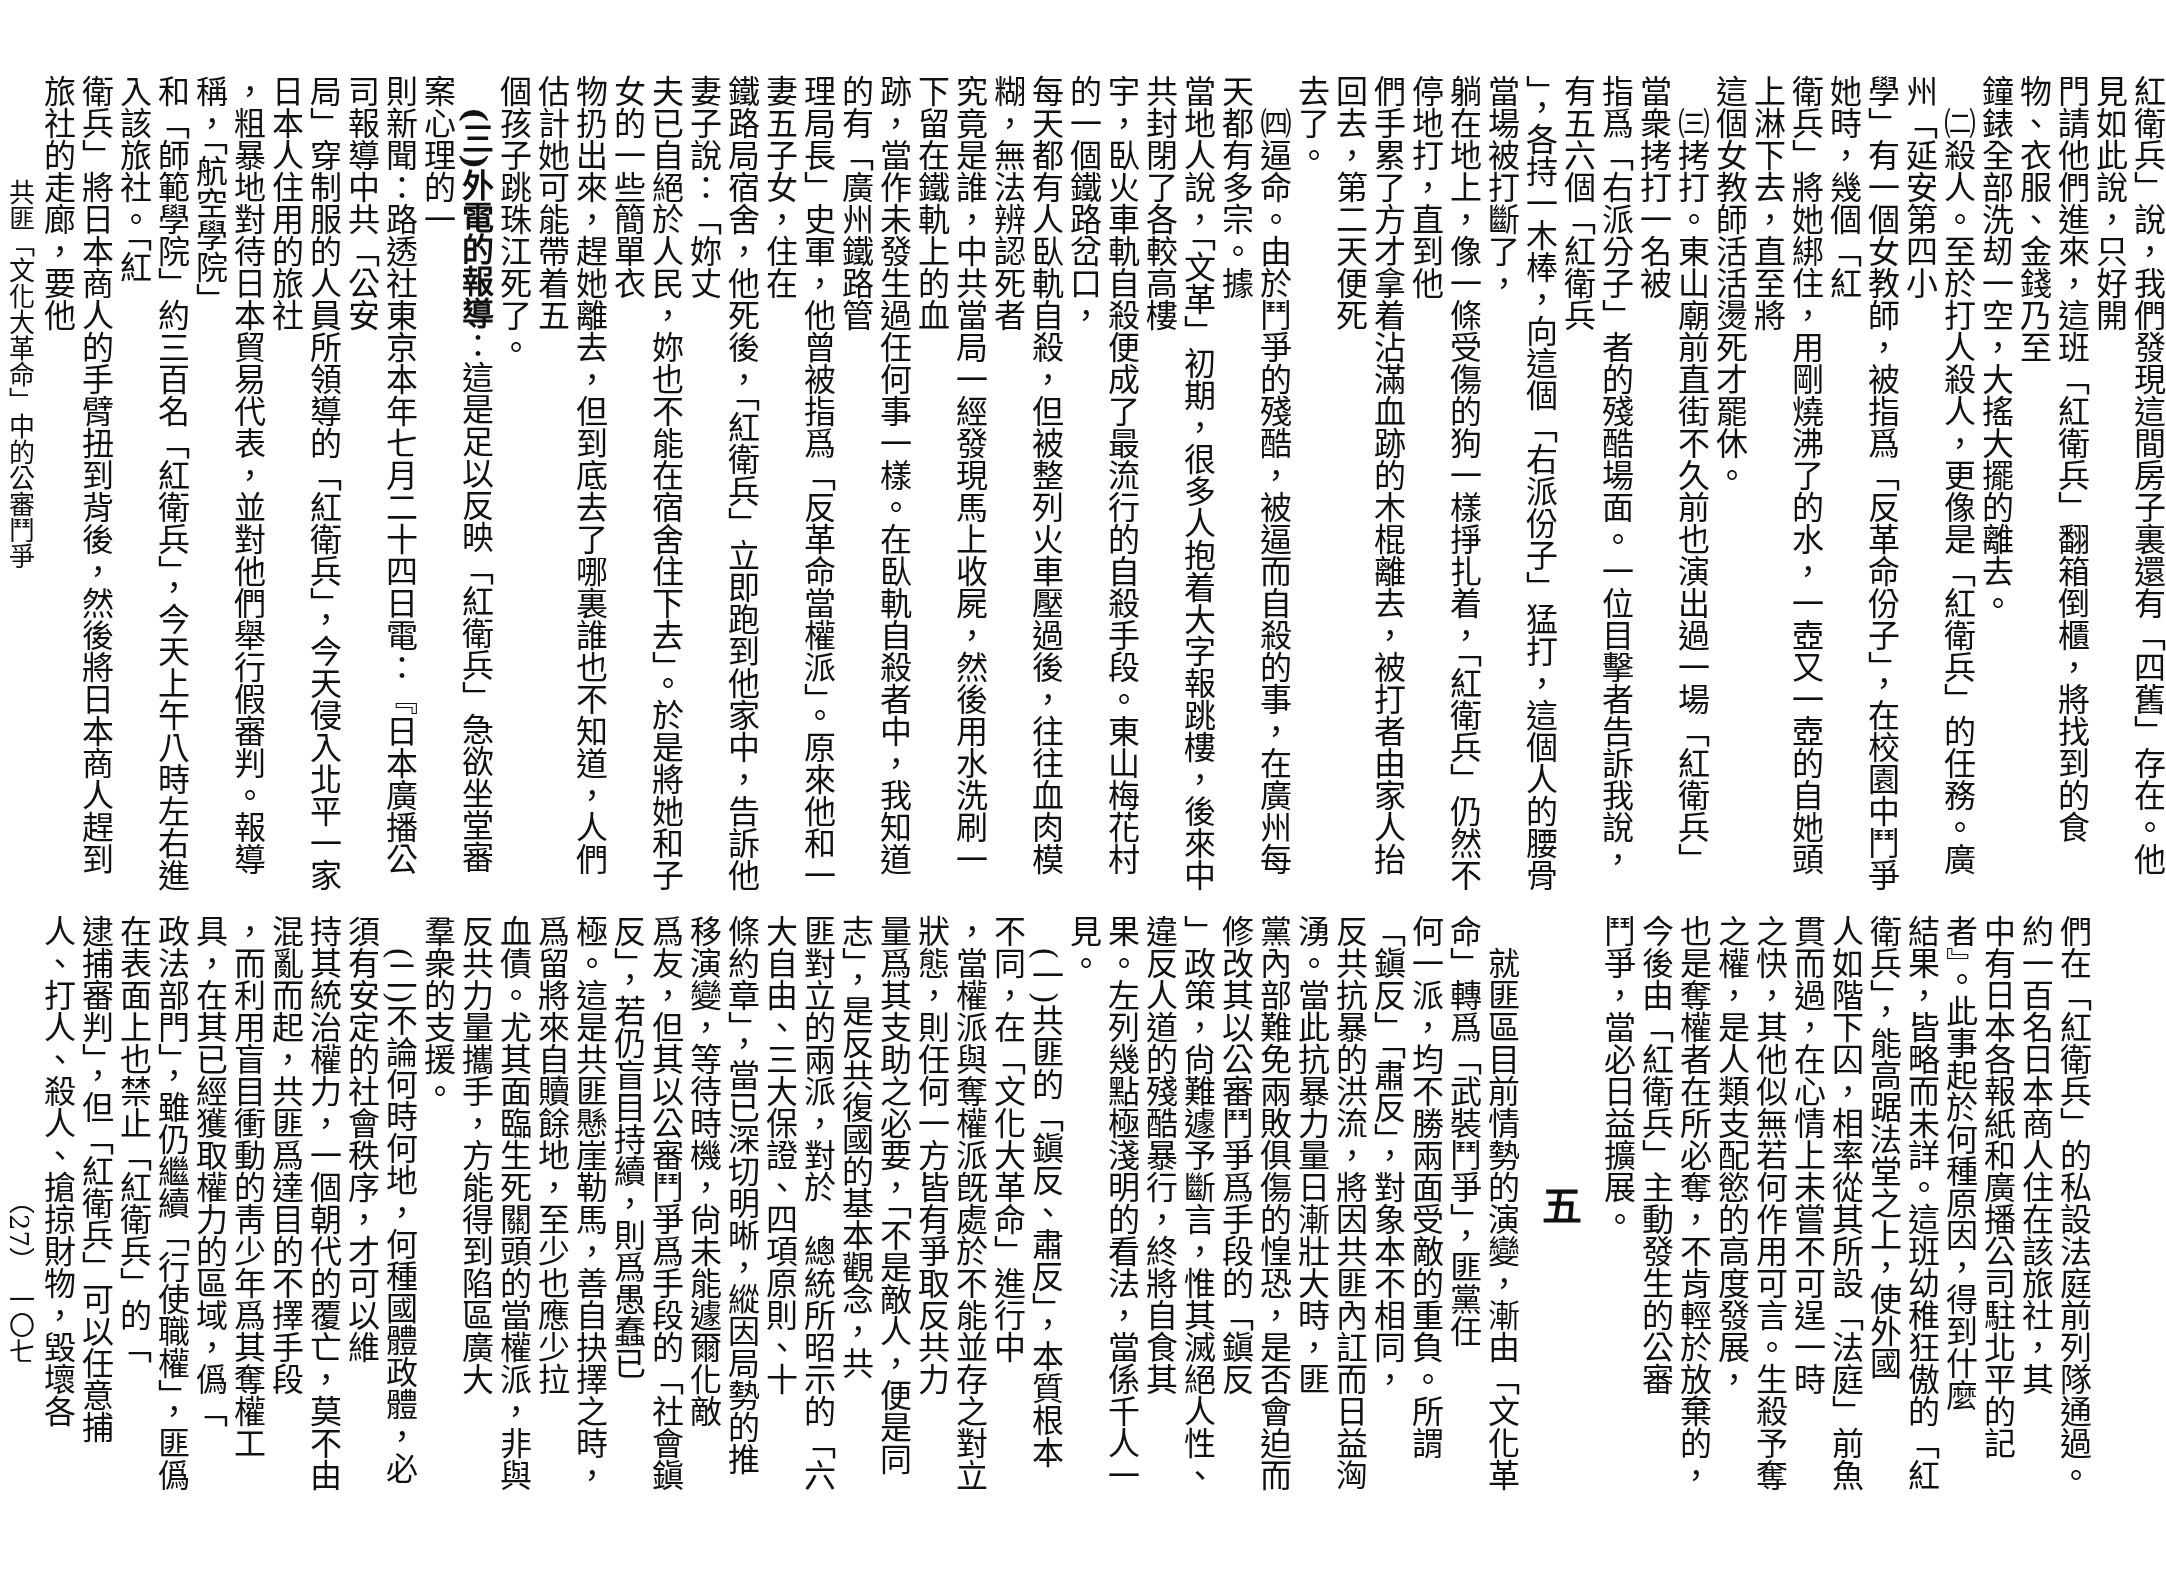紅衛兵」說，我們發現這間房子裏還有「四舊」存在。他見如此說，只好開
門請他們進來，這班「紅衛兵」翻箱倒櫃，將找到的食物、衣服、金錢乃至
鐘錶全部洗刼一空，大搖大擺的離去。
　㈡殺人。至於打人殺人，更像是「紅衛兵」的任務。廣州「延安第四小
學」有一個女教師，被指爲「反革命份子」，在校園中鬥爭她時，幾個「紅
衛兵」將她綁住，用剛燒沸了的水，一壺又一壺的自她頭上淋下去，直至將
這個女教師活活燙死才罷休。
　㈢拷打。東山廟前直街不久前也演出過一場「紅衛兵」當衆拷打一名被
指爲「右派分子」者的殘酷場面。一位目擊者告訴我說，有五六個「紅衛兵
」，各持一木棒，向這個「右派份子」猛打，這個人的腰骨當場被打斷了，
躺在地上，像一條受傷的狗一樣掙扎着，「紅衛兵」仍然不停地打，直到他
們手累了方才拿着沾滿血跡的木棍離去，被打者由家人抬回去，第二天便死
去了。
　㈣逼命。由於鬥爭的殘酷，被逼而自殺的事，在廣州每天都有多宗。據
當地人說，「文革」初期，很多人抱着大字報跳樓，後來中共封閉了各較高樓
宇，臥火車軌自殺便成了最流行的自殺手段。東山梅花村的一個鐵路岔口，
每天都有人臥軌自殺，但被整列火車壓過後，往往血肉模糊，無法辨認死者
究竟是誰，中共當局一經發現馬上收屍，然後用水洗刷一下留在鐵軌上的血
跡，當作未發生過任何事一樣。在臥軌自殺者中，我知道的有「廣州鐵路管
理局長」史軍，他曾被指爲「反革命當權派」。原來他和一妻五子女，住在
鐵路局宿舍，他死後，「紅衛兵」立即跑到他家中，告訴他妻子說：「妳丈
夫已自絕於人民，妳也不能在宿舍住下去」。於是將她和子女的一些簡單衣
物扔出來，趕她離去，但到底去了哪裏誰也不知道，人們估計她可能帶着五
個孩子跳珠江死了。
　(三)外電的報導：這是足以反映「紅衛兵」急欲坐堂審案心理的一
則新聞：路透社東京本年七月二十四日電：『日本廣播公司報導中共「公安
局」穿制服的人員所領導的「紅衛兵」，今天侵入北平一家日本人住用的旅社
，粗暴地對待日本貿易代表，並對他們舉行假審判。報導稱，「航空學院」
和「師範學院」約三百名「紅衛兵」，今天上午八時左右進入該旅社。「紅
衛兵」將日本商人的手臂扭到背後，然後將日本商人趕到旅社的走廊，要他
　　　　共匪「文化大革命」中的公審鬥爭
們在「紅衛兵」的私設法庭前列隊通過。約一百名日本商人住在該旅社，其
中有日本各報紙和廣播公司駐北平的記者』。此事起於何種原因，得到什麼
結果，皆略而未詳。這班幼稚狂傲的「紅衛兵」，能高踞法堂之上，使外國
人如階下囚，相率從其所設「法庭」前魚貫而過，在心情上未嘗不可逞一時
之快，其他似無若何作用可言。生殺予奪之權，是人類支配慾的高度發展，
也是奪權者在所必奪，不肯輕於放棄的，今後由「紅衛兵」主動發生的公審
鬥爭，當必日益擴展。
五
　就匪區目前情勢的演變，漸由「文化革命」轉爲「武裝鬥爭」，匪黨任
何一派，均不勝兩面受敵的重負。所謂「鎭反」「肅反」，對象本不相同，
反共抗暴的洪流，將因共匪內訌而日益洶湧。當此抗暴力量日漸壯大時，匪
黨內部難免兩敗俱傷的惶恐，是否會迫而修改其以公審鬥爭爲手段的「鎭反
」政策，尙難遽予斷言，惟其滅絕人性、違反人道的殘酷暴行，終將自食其
果。左列幾點極淺明的看法，當係千人一見。
　(一)共匪的「鎭反、肅反」，本質根本不同，在「文化大革命」進行中
，當權派與奪權派旣處於不能並存之對立狀態，則任何一方皆有爭取反共力
量爲其支助之必要，「不是敵人，便是同志」，是反共復國的基本觀念，共
匪對立的兩派，對於　總統所昭示的「六大自由、三大保證、四項原則、十
條約章」，當已深切明晰，縱因局勢的推移演變，等待時機，尙未能遽爾化敵
爲友，但其以公審鬥爭爲手段的「社會鎭反」，若仍盲目持續，則爲愚蠢已
極。這是共匪懸崖勒馬，善自抉擇之時，爲留將來自贖餘地，至少也應少拉
血債。尤其面臨生死關頭的當權派，非與反共力量攜手，方能得到陷區廣大
羣衆的支援。
　(二)不論何時何地，何種國體政體，必須有安定的社會秩序，才可以維
持其統治權力，一個朝代的覆亡，莫不由混亂而起，共匪爲達目的不擇手段
，而利用盲目衝動的靑少年爲其奪權工具，在其已經獲取權力的區域，僞「
政法部門」，雖仍繼續「行使職權」，匪僞在表面上也禁止「紅衛兵」的「
逮捕審判」，但「紅衛兵」可以任意捕人、打人、殺人、搶掠財物，毀壞各
　　　　　　　　　　　（27）　一〇七